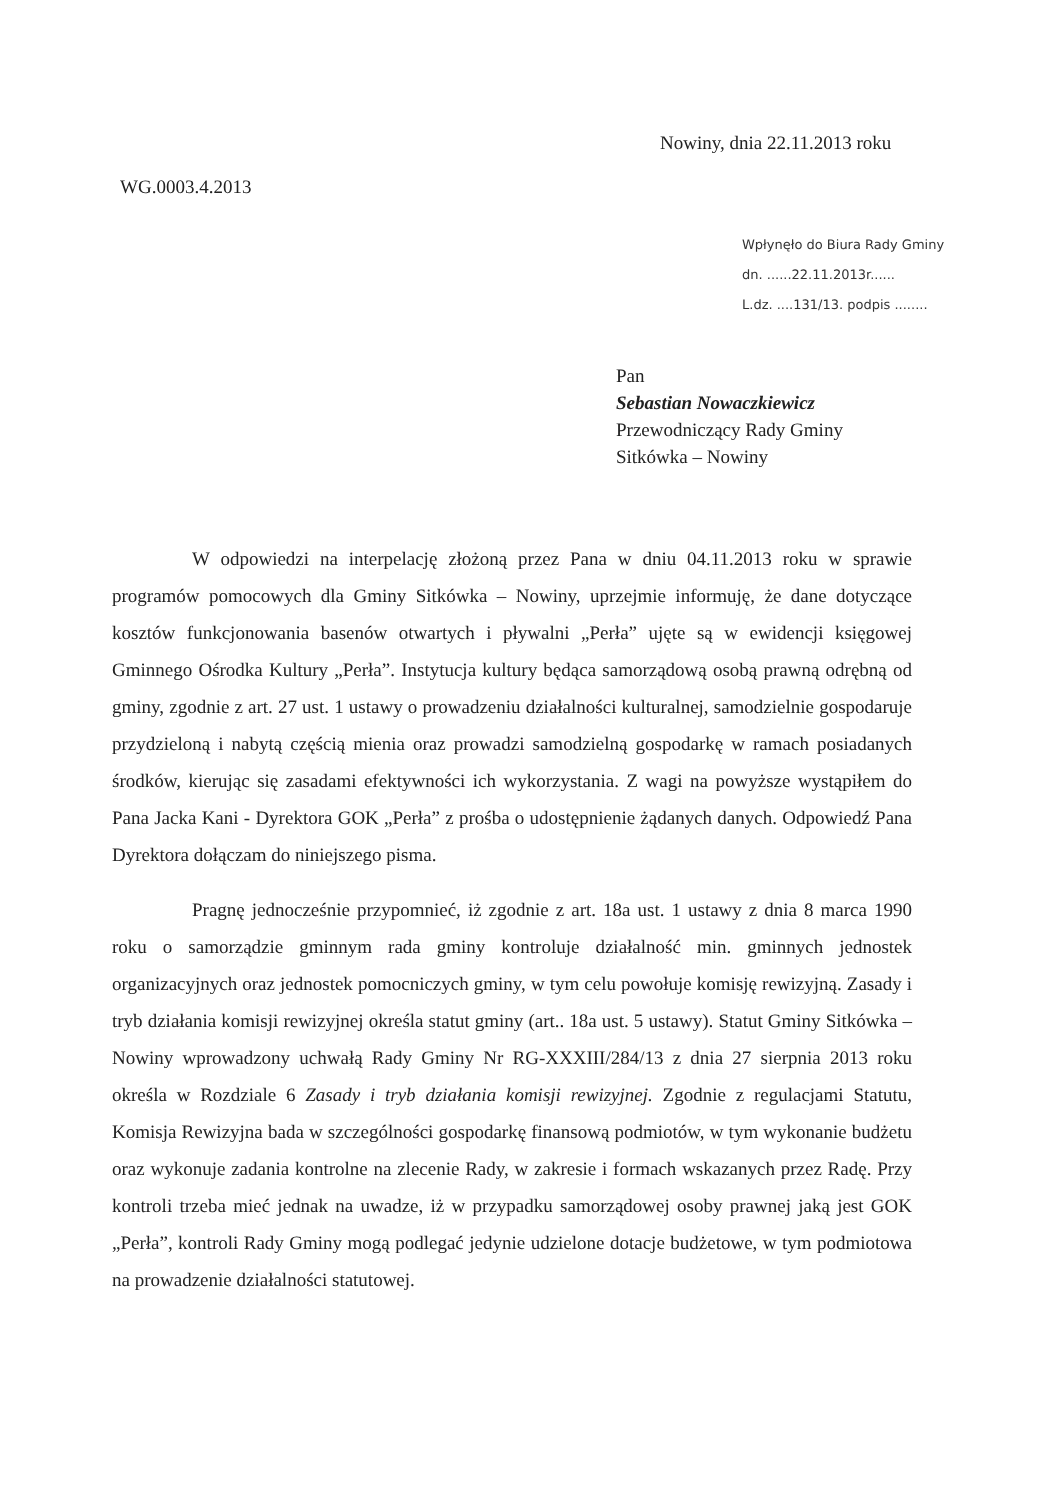Nowiny, dnia 22.11.2013 roku
WG.0003.4.2013
Wpłynęło do Biura Rady Gminy
dn. ......22.11.2013r......
L.dz. ....131/13. podpis ........
Pan
Sebastian Nowaczkiewicz
Przewodniczący Rady Gminy
Sitkówka – Nowiny
W odpowiedzi na interpelację złożoną przez Pana w dniu 04.11.2013 roku w sprawie programów pomocowych dla Gminy Sitkówka – Nowiny, uprzejmie informuję, że dane dotyczące kosztów funkcjonowania basenów otwartych i pływalni „Perła” ujęte są w ewidencji księgowej Gminnego Ośrodka Kultury „Perła”. Instytucja kultury będąca samorządową osobą prawną odrębną od gminy, zgodnie z art. 27 ust. 1 ustawy o prowadzeniu działalności kulturalnej, samodzielnie gospodaruje przydzieloną i nabytą częścią mienia oraz prowadzi samodzielną gospodarkę w ramach posiadanych środków, kierując się zasadami efektywności ich wykorzystania. Z wagi na powyższe wystąpiłem do Pana Jacka Kani - Dyrektora GOK „Perła” z prośba o udostępnienie żądanych danych. Odpowiedź Pana Dyrektora dołączam do niniejszego pisma.
Pragnę jednocześnie przypomnieć, iż zgodnie z art. 18a ust. 1 ustawy z dnia 8 marca 1990 roku o samorządzie gminnym rada gminy kontroluje działalność min. gminnych jednostek organizacyjnych oraz jednostek pomocniczych gminy, w tym celu powołuje komisję rewizyjną. Zasady i tryb działania komisji rewizyjnej określa statut gminy (art.. 18a ust. 5 ustawy). Statut Gminy Sitkówka – Nowiny wprowadzony uchwałą Rady Gminy Nr RG-XXXIII/284/13 z dnia 27 sierpnia 2013 roku określa w Rozdziale 6 Zasady i tryb działania komisji rewizyjnej. Zgodnie z regulacjami Statutu, Komisja Rewizyjna bada w szczególności gospodarkę finansową podmiotów, w tym wykonanie budżetu oraz wykonuje zadania kontrolne na zlecenie Rady, w zakresie i formach wskazanych przez Radę. Przy kontroli trzeba mieć jednak na uwadze, iż w przypadku samorządowej osoby prawnej jaką jest GOK „Perła”, kontroli Rady Gminy mogą podlegać jedynie udzielone dotacje budżetowe, w tym podmiotowa na prowadzenie działalności statutowej.